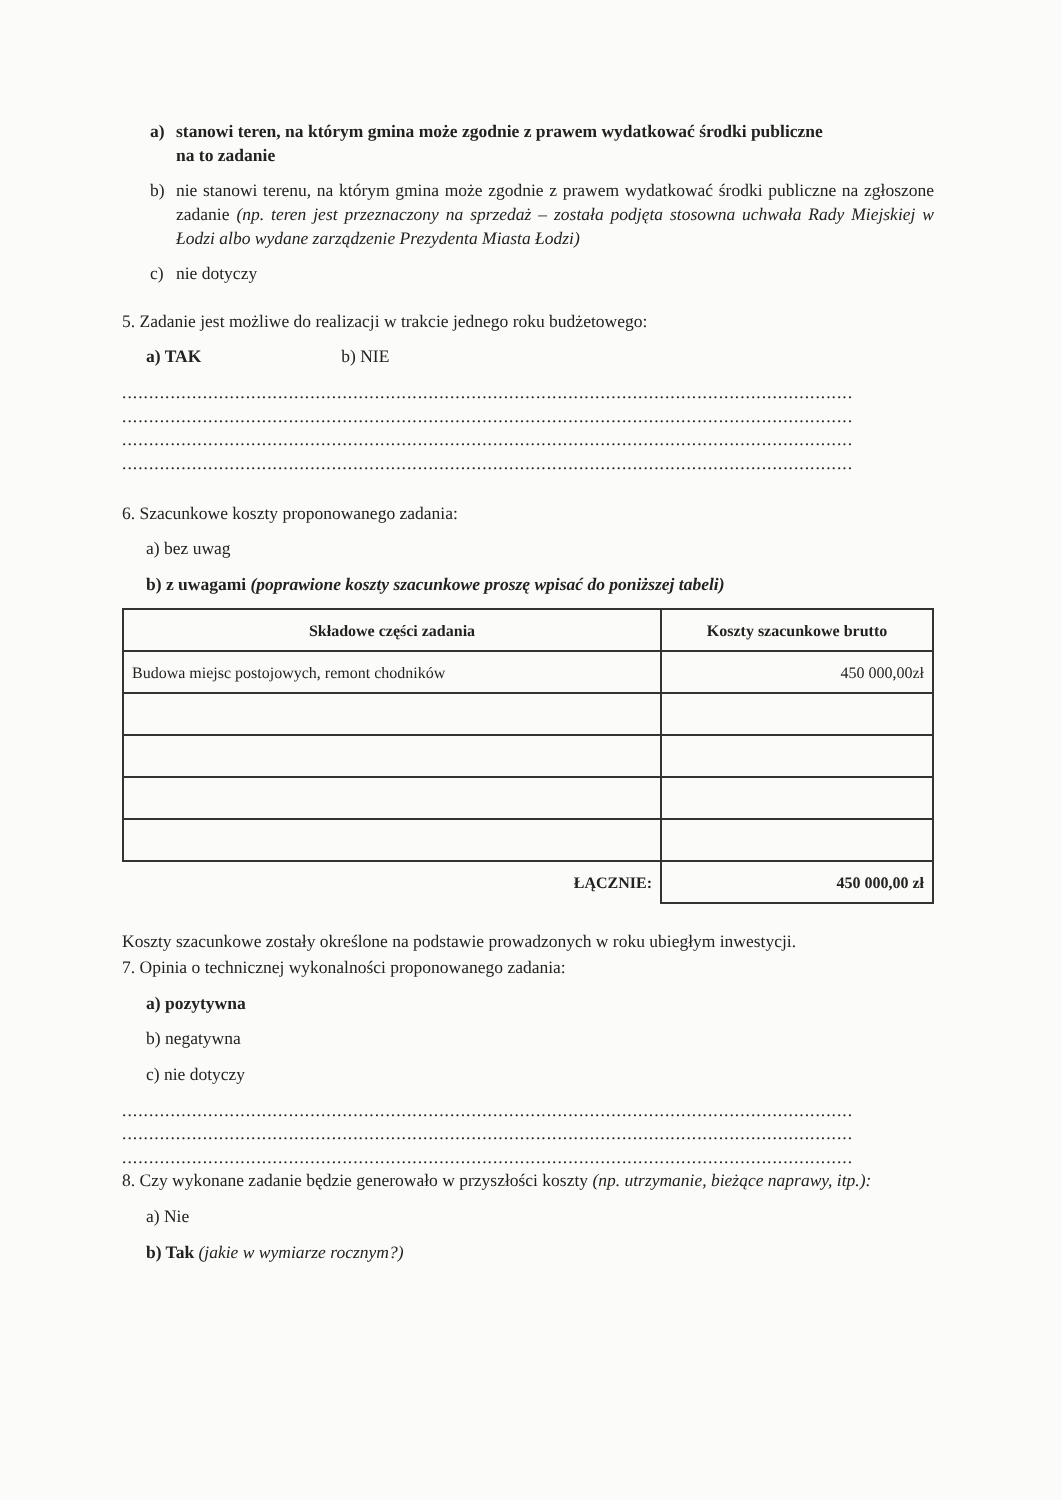a) stanowi teren, na którym gmina może zgodnie z prawem wydatkować środki publiczne
na to zadanie
b) nie stanowi terenu, na którym gmina może zgodnie z prawem wydatkować środki publiczne na zgłoszone zadanie (np. teren jest przeznaczony na sprzedaż – została podjęta stosowna uchwała Rady Miejskiej w Łodzi albo wydane zarządzenie Prezydenta Miasta Łodzi)
c) nie dotyczy
5. Zadanie jest możliwe do realizacji w trakcie jednego roku budżetowego:
a) TAK b) NIE
........................................................................................................................................
........................................................................................................................................
........................................................................................................................................
........................................................................................................................................
6. Szacunkowe koszty proponowanego zadania:
a) bez uwag
b) z uwagami (poprawione koszty szacunkowe proszę wpisać do poniższej tabeli)
| Składowe części zadania | Koszty szacunkowe brutto |
| --- | --- |
| Budowa miejsc postojowych, remont chodników | 450 000,00zł |
| ŁĄCZNIE: | 450 000,00 zł |
Koszty szacunkowe zostały określone na podstawie prowadzonych w roku ubiegłym inwestycji.
7. Opinia o technicznej wykonalności proponowanego zadania:
a) pozytywna
b) negatywna
c) nie dotyczy
........................................................................................................................................
........................................................................................................................................
........................................................................................................................................
8. Czy wykonane zadanie będzie generowało w przyszłości koszty (np. utrzymanie, bieżące naprawy, itp.):
a) Nie
b) Tak (jakie w wymiarze rocznym?)